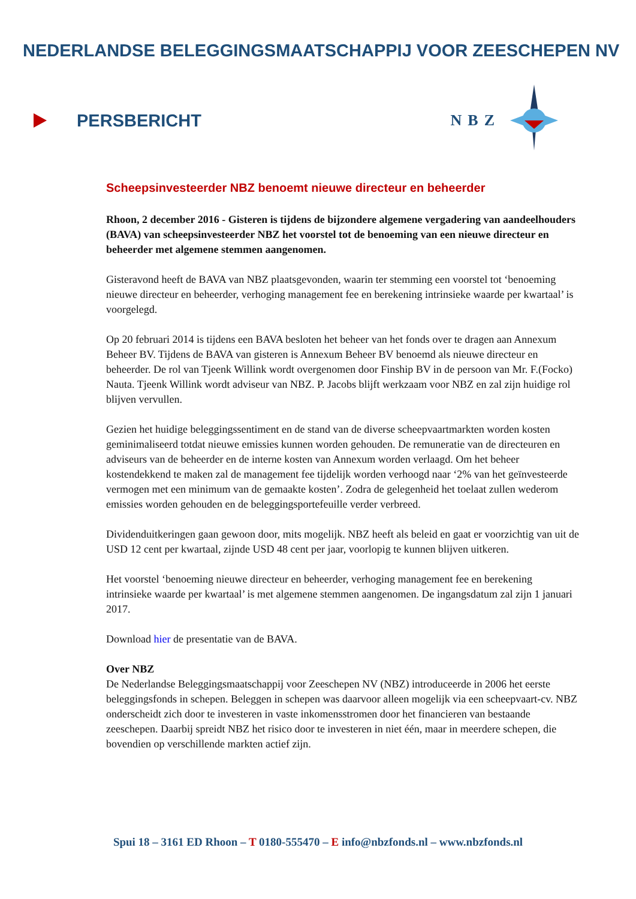NEDERLANDSE BELEGGINGSMAATSCHAPPIJ VOOR ZEESCHEPEN NV
PERSBERICHT NBZ
Scheepsinvesteerder NBZ benoemt nieuwe directeur en beheerder
Rhoon, 2 december 2016 - Gisteren is tijdens de bijzondere algemene vergadering van aandeelhouders (BAVA) van scheepsinvesteerder NBZ het voorstel tot de benoeming van een nieuwe directeur en beheerder met algemene stemmen aangenomen.
Gisteravond heeft de BAVA van NBZ plaatsgevonden, waarin ter stemming een voorstel tot ‘benoeming nieuwe directeur en beheerder, verhoging management fee en berekening intrinsieke waarde per kwartaal’ is voorgelegd.
Op 20 februari 2014 is tijdens een BAVA besloten het beheer van het fonds over te dragen aan Annexum Beheer BV. Tijdens de BAVA van gisteren is Annexum Beheer BV benoemd als nieuwe directeur en beheerder. De rol van Tjeenk Willink wordt overgenomen door Finship BV in de persoon van Mr. F.(Focko) Nauta. Tjeenk Willink wordt adviseur van NBZ. P. Jacobs blijft werkzaam voor NBZ en zal zijn huidige rol blijven vervullen.
Gezien het huidige beleggingssentiment en de stand van de diverse scheepvaartmarkten worden kosten geminimaliseerd totdat nieuwe emissies kunnen worden gehouden. De remuneratie van de directeuren en adviseurs van de beheerder en de interne kosten van Annexum worden verlaagd. Om het beheer kostendekkend te maken zal de management fee tijdelijk worden verhoogd naar ‘2% van het geïnvesteerde vermogen met een minimum van de gemaakte kosten’. Zodra de gelegenheid het toelaat zullen wederom emissies worden gehouden en de beleggingsportefeuille verder verbreed.
Dividenduitkeringen gaan gewoon door, mits mogelijk. NBZ heeft als beleid en gaat er voorzichtig van uit de USD 12 cent per kwartaal, zijnde USD 48 cent per jaar, voorlopig te kunnen blijven uitkeren.
Het voorstel ‘benoeming nieuwe directeur en beheerder, verhoging management fee en berekening intrinsieke waarde per kwartaal’ is met algemene stemmen aangenomen. De ingangsdatum zal zijn 1 januari 2017.
Download hier de presentatie van de BAVA.
Over NBZ
De Nederlandse Beleggingsmaatschappij voor Zeeschepen NV (NBZ) introduceerde in 2006 het eerste beleggingsfonds in schepen. Beleggen in schepen was daarvoor alleen mogelijk via een scheepvaart-cv. NBZ onderscheidt zich door te investeren in vaste inkomensstromen door het financieren van bestaande zeeschepen. Daarbij spreidt NBZ het risico door te investeren in niet één, maar in meerdere schepen, die bovendien op verschillende markten actief zijn.
Spui 18 – 3161 ED Rhoon – T 0180-555470 – E info@nbzfonds.nl – www.nbzfonds.nl